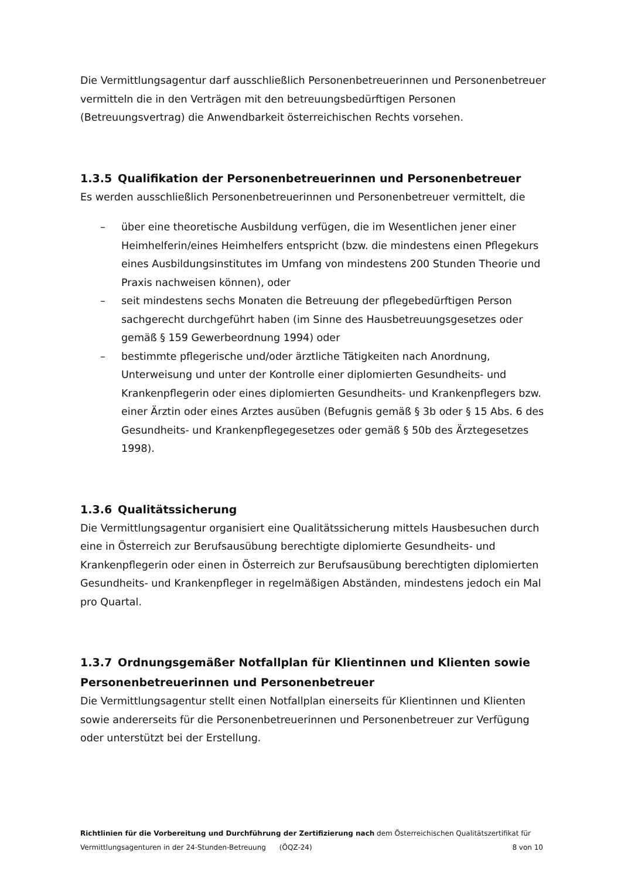Die Vermittlungsagentur darf ausschließlich Personenbetreuerinnen und Personenbetreuer vermitteln die in den Verträgen mit den betreuungsbedürftigen Personen (Betreuungsvertrag) die Anwendbarkeit österreichischen Rechts vorsehen.
1.3.5 Qualifikation der Personenbetreuerinnen und Personenbetreuer
Es werden ausschließlich Personenbetreuerinnen und Personenbetreuer vermittelt, die
– über eine theoretische Ausbildung verfügen, die im Wesentlichen jener einer Heimhelferin/eines Heimhelfers entspricht (bzw. die mindestens einen Pflegekurs eines Ausbildungsinstitutes im Umfang von mindestens 200 Stunden Theorie und Praxis nachweisen können), oder
– seit mindestens sechs Monaten die Betreuung der pflegebedürftigen Person sachgerecht durchgeführt haben (im Sinne des Hausbetreuungsgesetzes oder gemäß § 159 Gewerbeordnung 1994) oder
– bestimmte pflegerische und/oder ärztliche Tätigkeiten nach Anordnung, Unterweisung und unter der Kontrolle einer diplomierten Gesundheits- und Krankenpflegerin oder eines diplomierten Gesundheits- und Krankenpflegers bzw. einer Ärztin oder eines Arztes ausüben (Befugnis gemäß § 3b oder § 15 Abs. 6 des Gesundheits- und Krankenpflegegesetzes oder gemäß § 50b des Ärztegesetzes 1998).
1.3.6 Qualitätssicherung
Die Vermittlungsagentur organisiert eine Qualitätssicherung mittels Hausbesuchen durch eine in Österreich zur Berufsausübung berechtigte diplomierte Gesundheits- und Krankenpflegerin oder einen in Österreich zur Berufsausübung berechtigten diplomierten Gesundheits- und Krankenpfleger in regelmäßigen Abständen, mindestens jedoch ein Mal pro Quartal.
1.3.7 Ordnungsgemäßer Notfallplan für Klientinnen und Klienten sowie Personenbetreuerinnen und Personenbetreuer
Die Vermittlungsagentur stellt einen Notfallplan einerseits für Klientinnen und Klienten sowie andererseits für die Personenbetreuerinnen und Personenbetreuer zur Verfügung oder unterstützt bei der Erstellung.
Richtlinien für die Vorbereitung und Durchführung der Zertifizierung nach dem Österreichischen Qualitätszertifikat für
Vermittlungsagenturen in der 24-Stunden-Betreuung (ÖQZ-24) 8 von 10